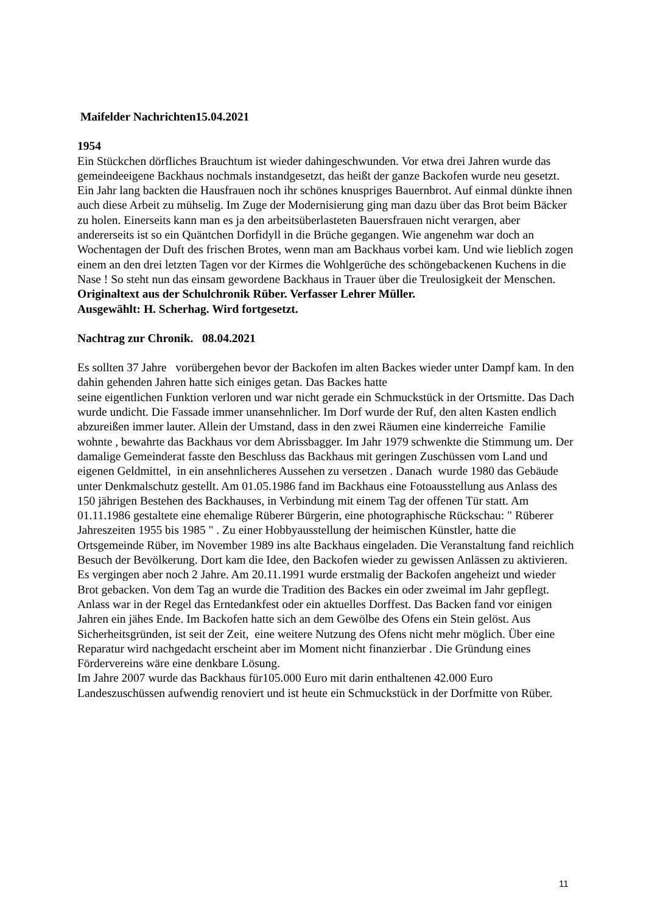Maifelder Nachrichten15.04.2021
1954
Ein Stückchen dörfliches Brauchtum ist wieder dahingeschwunden. Vor etwa drei Jahren wurde das gemeindeeigene Backhaus nochmals instandgesetzt, das heißt der ganze Backofen wurde neu gesetzt. Ein Jahr lang backten die Hausfrauen noch ihr schönes knuspriges Bauernbrot. Auf einmal dünkte ihnen auch diese Arbeit zu mühselig. Im Zuge der Modernisierung ging man dazu über das Brot beim Bäcker zu holen. Einerseits kann man es ja den arbeitsüberlasteten Bauersfrauen nicht verargen, aber andererseits ist so ein Quäntchen Dorfidyll in die Brüche gegangen. Wie angenehm war doch an Wochentagen der Duft des frischen Brotes, wenn man am Backhaus vorbei kam. Und wie lieblich zogen einem an den drei letzten Tagen vor der Kirmes die Wohlgerüche des schöngebackenen Kuchens in die Nase ! So steht nun das einsam gewordene Backhaus in Trauer über die Treulosigkeit der Menschen.
Originaltext aus der Schulchronik Rüber. Verfasser Lehrer Müller.
Ausgewählt: H. Scherhag. Wird fortgesetzt.
Nachtrag zur Chronik. 08.04.2021
Es sollten 37 Jahre vorübergehen bevor der Backofen im alten Backes wieder unter Dampf kam. In den dahin gehenden Jahren hatte sich einiges getan. Das Backes hatte
seine eigentlichen Funktion verloren und war nicht gerade ein Schmuckstück in der Ortsmitte. Das Dach wurde undicht. Die Fassade immer unansehnlicher. Im Dorf wurde der Ruf, den alten Kasten endlich abzureißen immer lauter. Allein der Umstand, dass in den zwei Räumen eine kinderreiche Familie wohnte , bewahrte das Backhaus vor dem Abrissbagger. Im Jahr 1979 schwenkte die Stimmung um. Der damalige Gemeinderat fasste den Beschluss das Backhaus mit geringen Zuschüssen vom Land und eigenen Geldmittel, in ein ansehnlicheres Aussehen zu versetzen . Danach wurde 1980 das Gebäude unter Denkmalschutz gestellt. Am 01.05.1986 fand im Backhaus eine Fotoausstellung aus Anlass des 150 jährigen Bestehen des Backhauses, in Verbindung mit einem Tag der offenen Tür statt. Am 01.11.1986 gestaltete eine ehemalige Rüberer Bürgerin, eine photographische Rückschau: " Rüberer Jahreszeiten 1955 bis 1985 " . Zu einer Hobbyausstellung der heimischen Künstler, hatte die Ortsgemeinde Rüber, im November 1989 ins alte Backhaus eingeladen. Die Veranstaltung fand reichlich Besuch der Bevölkerung. Dort kam die Idee, den Backofen wieder zu gewissen Anlässen zu aktivieren. Es vergingen aber noch 2 Jahre. Am 20.11.1991 wurde erstmalig der Backofen angeheizt und wieder Brot gebacken. Von dem Tag an wurde die Tradition des Backes ein oder zweimal im Jahr gepflegt. Anlass war in der Regel das Erntedankfest oder ein aktuelles Dorffest. Das Backen fand vor einigen Jahren ein jähes Ende. Im Backofen hatte sich an dem Gewölbe des Ofens ein Stein gelöst. Aus Sicherheitsgründen, ist seit der Zeit, eine weitere Nutzung des Ofens nicht mehr möglich. Über eine Reparatur wird nachgedacht erscheint aber im Moment nicht finanzierbar . Die Gründung eines Fördervereins wäre eine denkbare Lösung.
Im Jahre 2007 wurde das Backhaus für105.000 Euro mit darin enthaltenen 42.000 Euro Landeszuschüssen aufwendig renoviert und ist heute ein Schmuckstück in der Dorfmitte von Rüber.
11